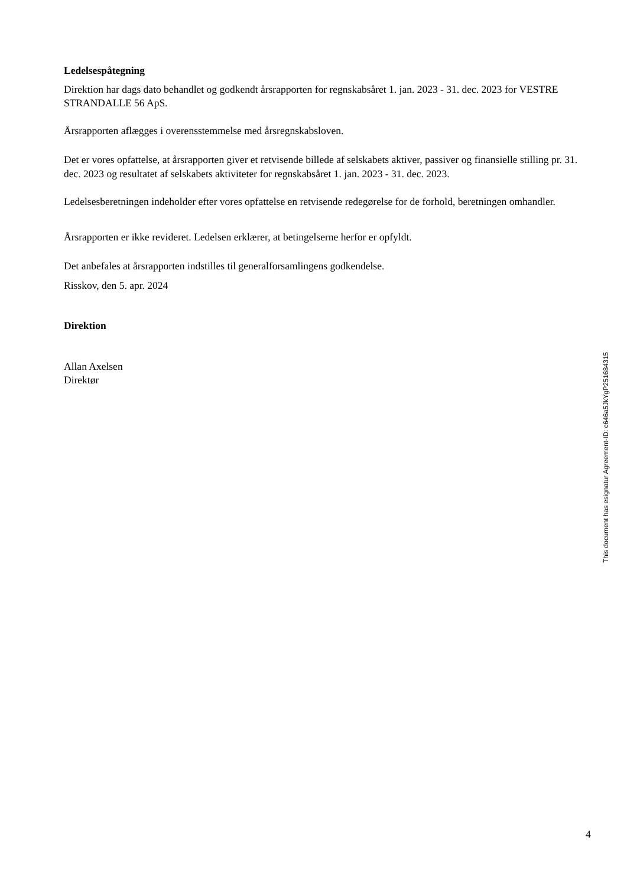Ledelsespåtegning
Direktion har dags dato behandlet og godkendt årsrapporten for regnskabsåret 1. jan. 2023 - 31. dec. 2023 for VESTRE STRANDALLE 56 ApS.
Årsrapporten aflægges i overensstemmelse med årsregnskabsloven.
Det er vores opfattelse, at årsrapporten giver et retvisende billede af selskabets aktiver, passiver og finansielle stilling pr. 31. dec. 2023 og resultatet af selskabets aktiviteter for regnskabsåret 1. jan. 2023 - 31. dec. 2023.
Ledelsesberetningen indeholder efter vores opfattelse en retvisende redegørelse for de forhold, beretningen omhandler.
Årsrapporten er ikke revideret. Ledelsen erklærer, at betingelserne herfor er opfyldt.
Det anbefales at årsrapporten indstilles til generalforsamlingens godkendelse.
Risskov, den 5. apr. 2024
Direktion
Allan Axelsen
Direktør
4
This document has esignatur Agreement-ID: c646a5JkYgP251684315